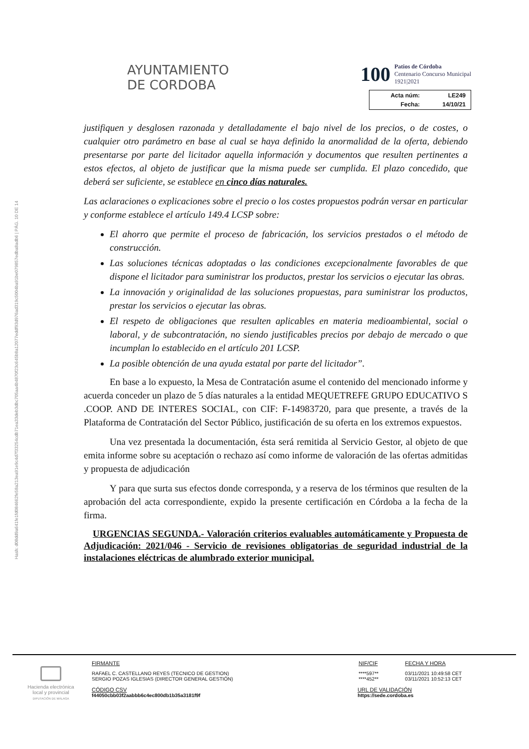AYUNTAMIENTO
DE CORDOBA
100 Patios de Córdoba
Centenario Concurso Municipal
1921|2021
| Acta núm: | LE249 |
| Fecha: | 14/10/21 |
Hash: d08dd9a641fe1fd084662fe58a213ea91e9c4d7f33254cdb71ea33deb3dbc705aa4b4870f23c645b8a12077eddf93d976ad319c5004ba91be079857edba8adb6 | PÁG. 10 DE 14
justifiquen y desglosen razonada y detalladamente el bajo nivel de los precios, o de costes, o cualquier otro parámetro en base al cual se haya definido la anormalidad de la oferta, debiendo presentarse por parte del licitador aquella información y documentos que resulten pertinentes a estos efectos, al objeto de justificar que la misma puede ser cumplida. El plazo concedido, que deberá ser suficiente, se establece en cinco días naturales.
Las aclaraciones o explicaciones sobre el precio o los costes propuestos podrán versar en particular y conforme establece el artículo 149.4 LCSP sobre:
El ahorro que permite el proceso de fabricación, los servicios prestados o el método de construcción.
Las soluciones técnicas adoptadas o las condiciones excepcionalmente favorables de que dispone el licitador para suministrar los productos, prestar los servicios o ejecutar las obras.
La innovación y originalidad de las soluciones propuestas, para suministrar los productos, prestar los servicios o ejecutar las obras.
El respeto de obligaciones que resulten aplicables en materia medioambiental, social o laboral, y de subcontratación, no siendo justificables precios por debajo de mercado o que incumplan lo establecido en el artículo 201 LCSP.
La posible obtención de una ayuda estatal por parte del licitador”.
En base a lo expuesto, la Mesa de Contratación asume el contenido del mencionado informe y acuerda conceder un plazo de 5 días naturales a la entidad MEQUETREFE GRUPO EDUCATIVO S .COOP. AND DE INTERES SOCIAL, con CIF: F-14983720, para que presente, a través de la Plataforma de Contratación del Sector Público, justificación de su oferta en los extremos expuestos.
Una vez presentada la documentación, ésta será remitida al Servicio Gestor, al objeto de que emita informe sobre su aceptación o rechazo así como informe de valoración de las ofertas admitidas y propuesta de adjudicación
Y para que surta sus efectos donde corresponda, y a reserva de los términos que resulten de la aprobación del acta correspondiente, expido la presente certificación en Córdoba a la fecha de la firma.
URGENCIAS SEGUNDA.- Valoración criterios evaluables automáticamente y Propuesta de Adjudicación: 2021/046 - Servicio de revisiones obligatorias de seguridad industrial de la instalaciones eléctricas de alumbrado exterior municipal.
| Hacienda electrónica local y provincial DIPUTACIÓN DE MÁLAGA | FIRMANTE | | NIF/CIF | FECHA Y HORA |
| | RAFAEL C. CASTELLANO REYES (TECNICO DE GESTION) SERGIO POZAS IGLESIAS (DIRECTOR GENERAL GESTIÓN) | | ****597** ****452** | 03/11/2021 10:49:58 CET 03/11/2021 10:52:13 CET |
| | CÓDIGO CSV f44050cbb03f2aabbb6c4ec800db1b35a3181f9f | URL DE VALIDACIÓN https://sede.cordoba.es | | |